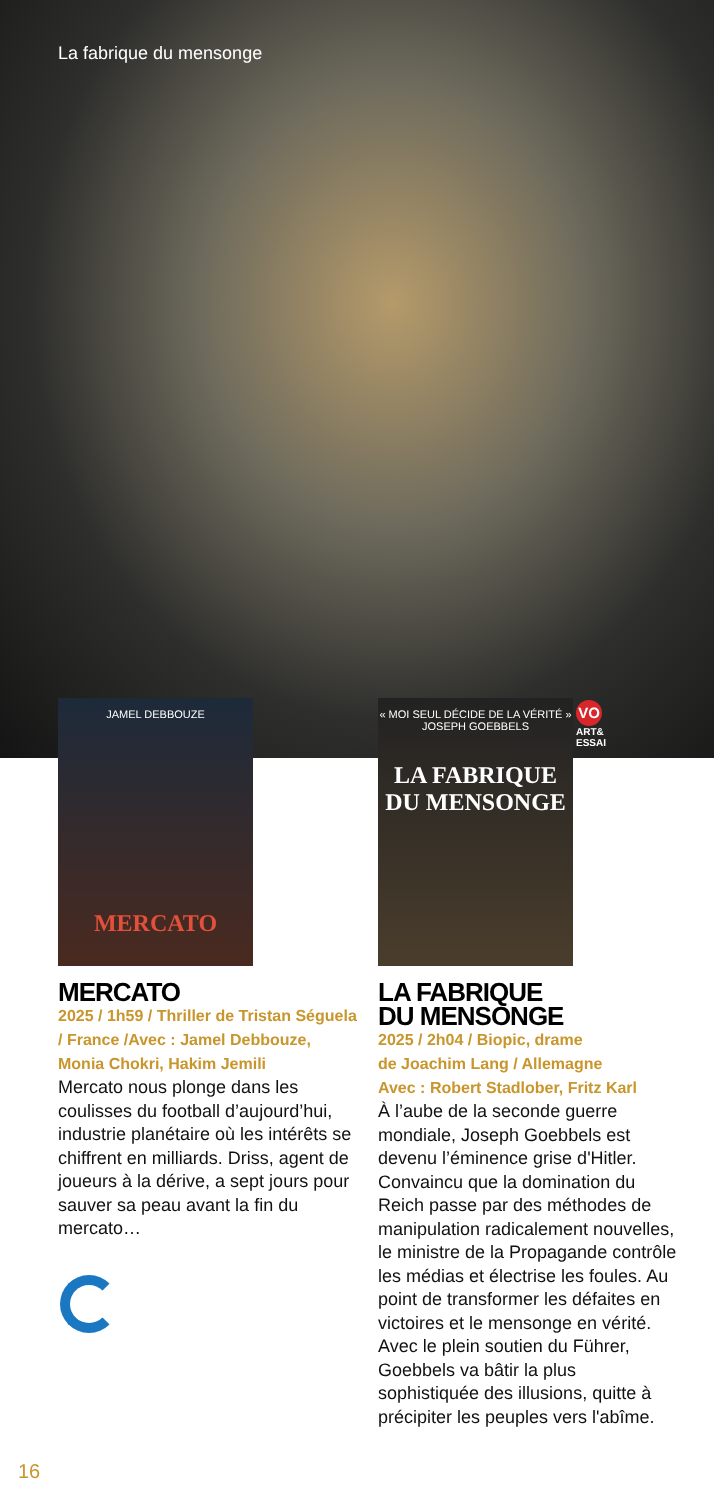La fabrique du mensonge
VO
ART&
ESSAI
JAMEL DEBBOUZE
MERCATO
MERCATO
2025 / 1h59 / Thriller de Tristan Séguela / France /Avec : Jamel Debbouze, Monia Chokri, Hakim Jemili
Mercato nous plonge dans les coulisses du football d’aujourd’hui, industrie planétaire où les intérêts se chiffrent en milliards. Driss, agent de joueurs à la dérive, a sept jours pour sauver sa peau avant la fin du mercato…
« MOI SEUL DÉCIDE DE LA VÉRITÉ »
JOSEPH GOEBBELS
LA FABRIQUE DU MENSONGE
LA FABRIQUE
DU MENSONGE
2025 / 2h04 / Biopic, drame
de Joachim Lang / Allemagne
Avec : Robert Stadlober, Fritz Karl
À l’aube de la seconde guerre mondiale, Joseph Goebbels est devenu l’éminence grise d'Hitler. Convaincu que la domination du Reich passe par des méthodes de manipulation radicalement nouvelles, le ministre de la Propagande contrôle les médias et électrise les foules. Au point de transformer les défaites en victoires et le mensonge en vérité. Avec le plein soutien du Führer, Goebbels va bâtir la plus sophistiquée des illusions, quitte à précipiter les peuples vers l'abîme.
16